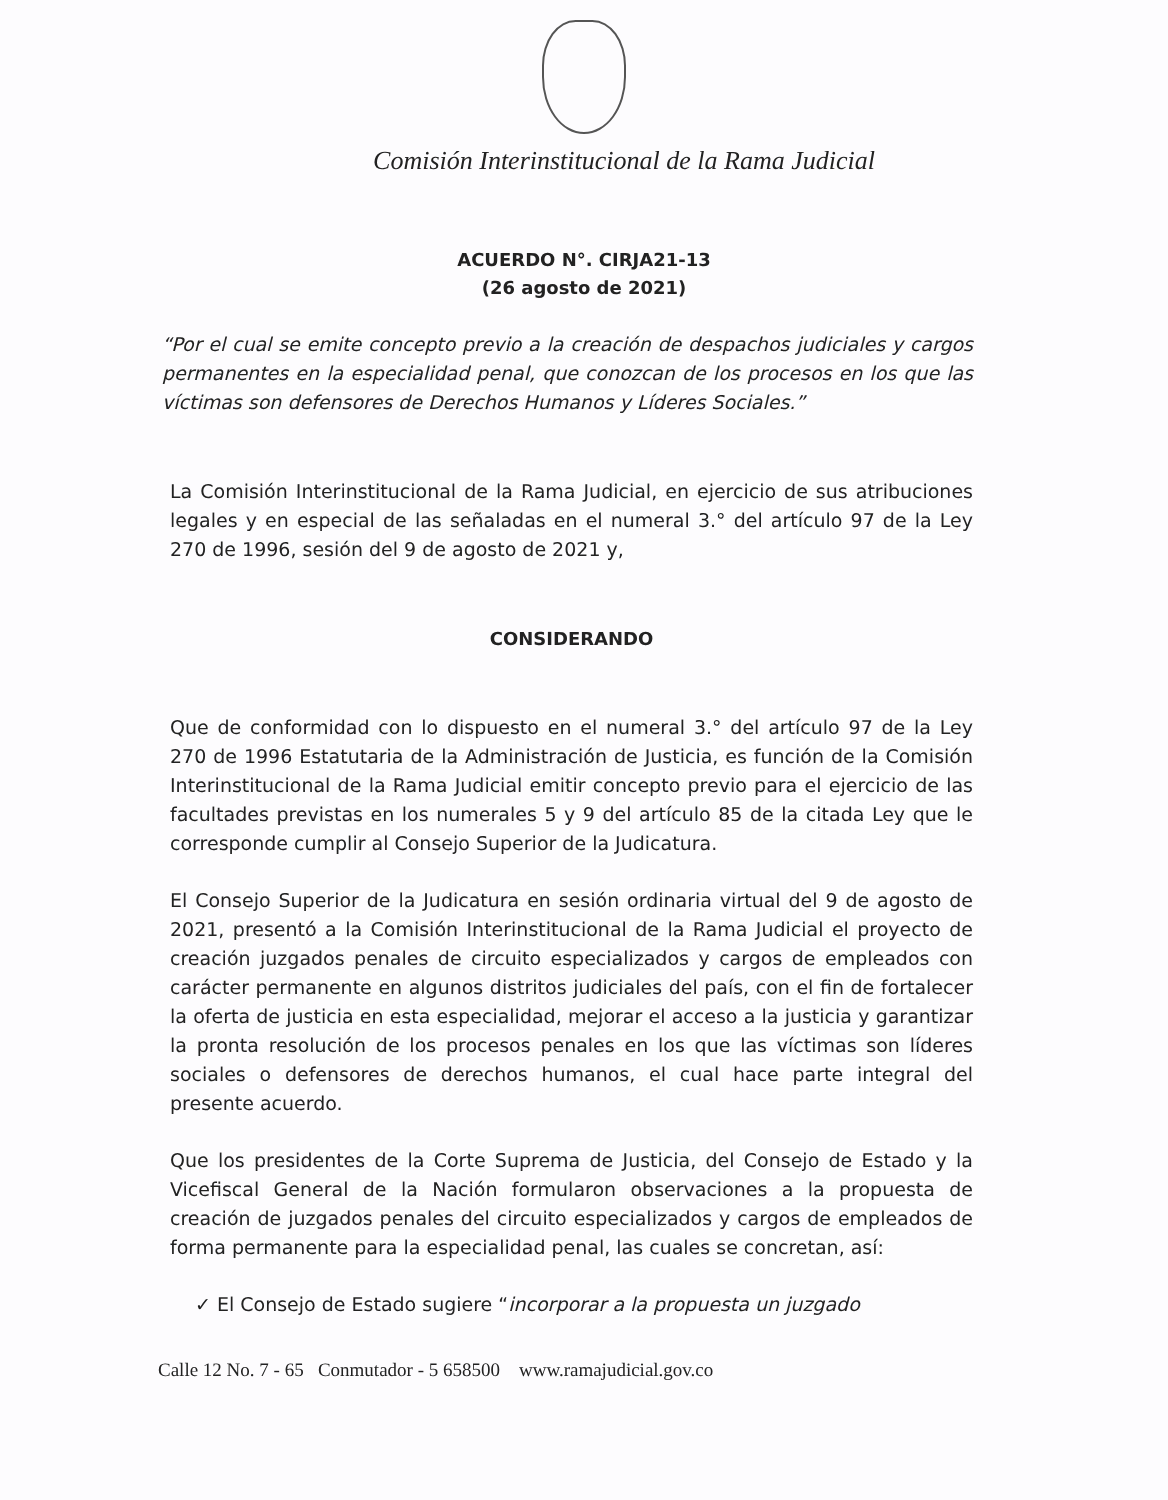Comisión Interinstitucional de la Rama Judicial
ACUERDO N°. CIRJA21-13
(26 agosto de 2021)
“Por el cual se emite concepto previo a la creación de despachos judiciales y cargos permanentes en la especialidad penal, que conozcan de los procesos en los que las víctimas son defensores de Derechos Humanos y Líderes Sociales.”
La Comisión Interinstitucional de la Rama Judicial, en ejercicio de sus atribuciones legales y en especial de las señaladas en el numeral 3.° del artículo 97 de la Ley 270 de 1996, sesión del 9 de agosto de 2021 y,
CONSIDERANDO
Que de conformidad con lo dispuesto en el numeral 3.° del artículo 97 de la Ley 270 de 1996 Estatutaria de la Administración de Justicia, es función de la Comisión Interinstitucional de la Rama Judicial emitir concepto previo para el ejercicio de las facultades previstas en los numerales 5 y 9 del artículo 85 de la citada Ley que le corresponde cumplir al Consejo Superior de la Judicatura.
El Consejo Superior de la Judicatura en sesión ordinaria virtual del 9 de agosto de 2021, presentó a la Comisión Interinstitucional de la Rama Judicial el proyecto de creación juzgados penales de circuito especializados y cargos de empleados con carácter permanente en algunos distritos judiciales del país, con el fin de fortalecer la oferta de justicia en esta especialidad, mejorar el acceso a la justicia y garantizar la pronta resolución de los procesos penales en los que las víctimas son líderes sociales o defensores de derechos humanos, el cual hace parte integral del presente acuerdo.
Que los presidentes de la Corte Suprema de Justicia, del Consejo de Estado y la Vicefiscal General de la Nación formularon observaciones a la propuesta de creación de juzgados penales del circuito especializados y cargos de empleados de forma permanente para la especialidad penal, las cuales se concretan, así:
✓ El Consejo de Estado sugiere “incorporar a la propuesta un juzgado
Calle 12 No. 7 - 65 Conmutador - 5 658500 www.ramajudicial.gov.co